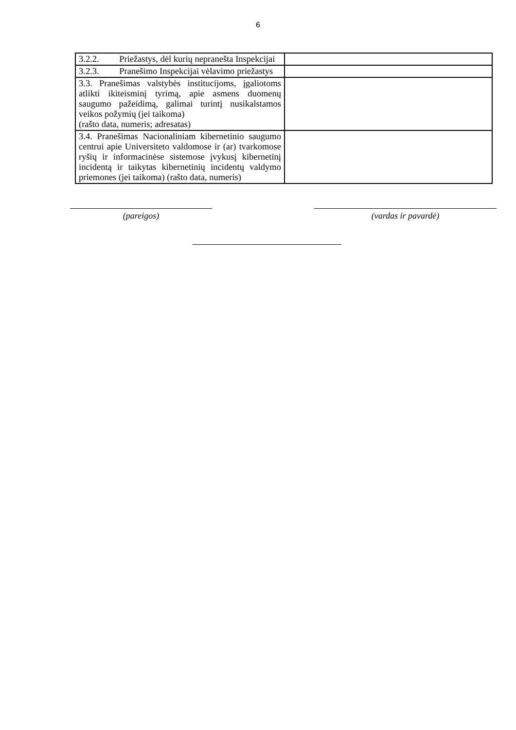6
| 3.2.2. Priežastys, dėl kurių nepranešta Inspekcijai | |
| 3.2.3. Pranešimo Inspekcijai vėlavimo priežastys | |
| 3.3. Pranešimas valstybės institucijoms, įgaliotoms atlikti ikiteisminį tyrimą, apie asmens duomenų saugumo pažeidimą, galimai turintį nusikalstamos veikos požymių (jei taikoma) (rašto data, numeris; adresatas) | |
| 3.4. Pranešimas Nacionaliniam kibernetinio saugumo centrui apie Universiteto valdomose ir (ar) tvarkomose ryšių ir informacinėse sistemose įvykusį kibernetinį incidentą ir taikytas kibernetinių incidentų valdymo priemones (jei taikoma) (rašto data, numeris) | |
(pareigos) (vardas ir pavardė)